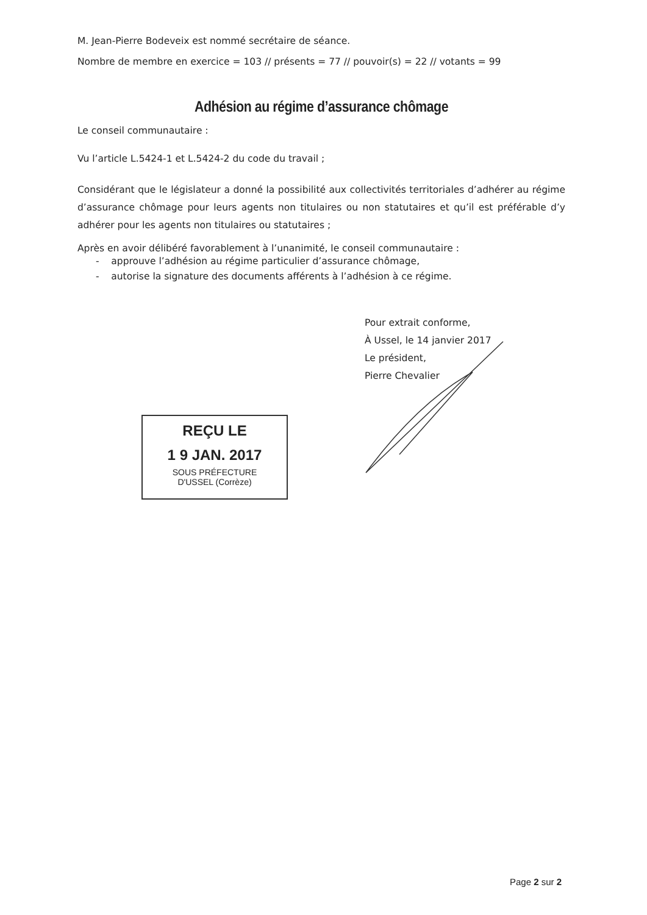M. Jean-Pierre Bodeveix est nommé secrétaire de séance.
Nombre de membre en exercice = 103 // présents = 77 // pouvoir(s) = 22 // votants = 99
Adhésion au régime d’assurance chômage
Le conseil communautaire :
Vu l’article L.5424-1 et L.5424-2 du code du travail ;
Considérant que le législateur a donné la possibilité aux collectivités territoriales d’adhérer au régime d’assurance chômage pour leurs agents non titulaires ou non statutaires et qu’il est préférable d’y adhérer pour les agents non titulaires ou statutaires ;
Après en avoir délibéré favorablement à l’unanimité, le conseil communautaire :
- approuve l’adhésion au régime particulier d’assurance chômage,
- autorise la signature des documents afférents à l’adhésion à ce régime.
Pour extrait conforme,
À Ussel, le 14 janvier 2017
Le président,
Pierre Chevalier
REÇU LE
1 9 JAN. 2017
SOUS PRÉFECTURE
D'USSEL (Corrèze)
Page 2 sur 2